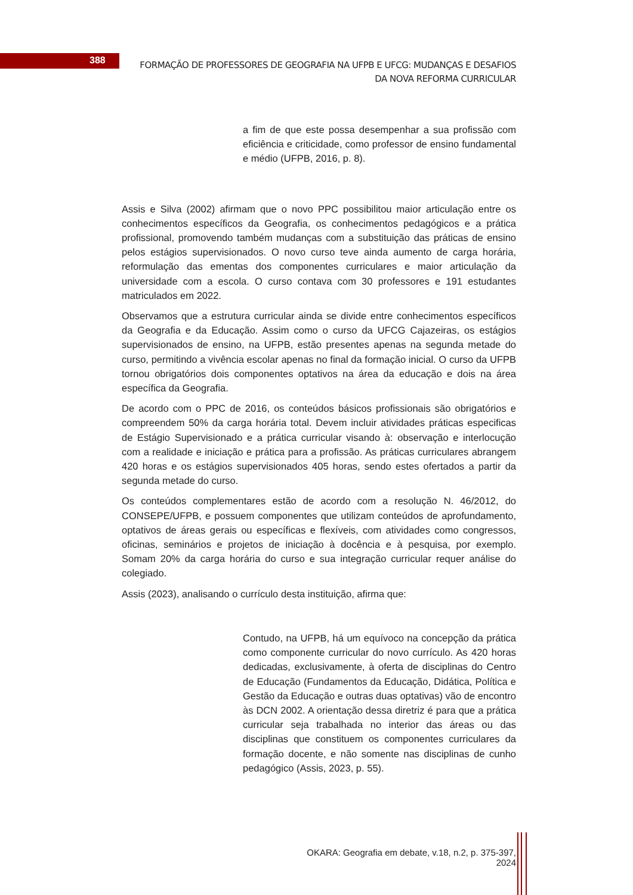388
FORMAÇÃO DE PROFESSORES DE GEOGRAFIA NA UFPB E UFCG: MUDANÇAS E DESAFIOS DA NOVA REFORMA CURRICULAR
a fim de que este possa desempenhar a sua profissão com eficiência e criticidade, como professor de ensino fundamental e médio (UFPB, 2016, p. 8).
Assis e Silva (2002) afirmam que o novo PPC possibilitou maior articulação entre os conhecimentos específicos da Geografia, os conhecimentos pedagógicos e a prática profissional, promovendo também mudanças com a substituição das práticas de ensino pelos estágios supervisionados. O novo curso teve ainda aumento de carga horária, reformulação das ementas dos componentes curriculares e maior articulação da universidade com a escola. O curso contava com 30 professores e 191 estudantes matriculados em 2022.
Observamos que a estrutura curricular ainda se divide entre conhecimentos específicos da Geografia e da Educação. Assim como o curso da UFCG Cajazeiras, os estágios supervisionados de ensino, na UFPB, estão presentes apenas na segunda metade do curso, permitindo a vivência escolar apenas no final da formação inicial. O curso da UFPB tornou obrigatórios dois componentes optativos na área da educação e dois na área específica da Geografia.
De acordo com o PPC de 2016, os conteúdos básicos profissionais são obrigatórios e compreendem 50% da carga horária total. Devem incluir atividades práticas especificas de Estágio Supervisionado e a prática curricular visando à: observação e interlocução com a realidade e iniciação e prática para a profissão. As práticas curriculares abrangem 420 horas e os estágios supervisionados 405 horas, sendo estes ofertados a partir da segunda metade do curso.
Os conteúdos complementares estão de acordo com a resolução N. 46/2012, do CONSEPE/UFPB, e possuem componentes que utilizam conteúdos de aprofundamento, optativos de áreas gerais ou específicas e flexíveis, com atividades como congressos, oficinas, seminários e projetos de iniciação à docência e à pesquisa, por exemplo. Somam 20% da carga horária do curso e sua integração curricular requer análise do colegiado.
Assis (2023), analisando o currículo desta instituição, afirma que:
Contudo, na UFPB, há um equívoco na concepção da prática como componente curricular do novo currículo. As 420 horas dedicadas, exclusivamente, à oferta de disciplinas do Centro de Educação (Fundamentos da Educação, Didática, Política e Gestão da Educação e outras duas optativas) vão de encontro às DCN 2002. A orientação dessa diretriz é para que a prática curricular seja trabalhada no interior das áreas ou das disciplinas que constituem os componentes curriculares da formação docente, e não somente nas disciplinas de cunho pedagógico (Assis, 2023, p. 55).
OKARA: Geografia em debate, v.18, n.2, p. 375-397, 2024